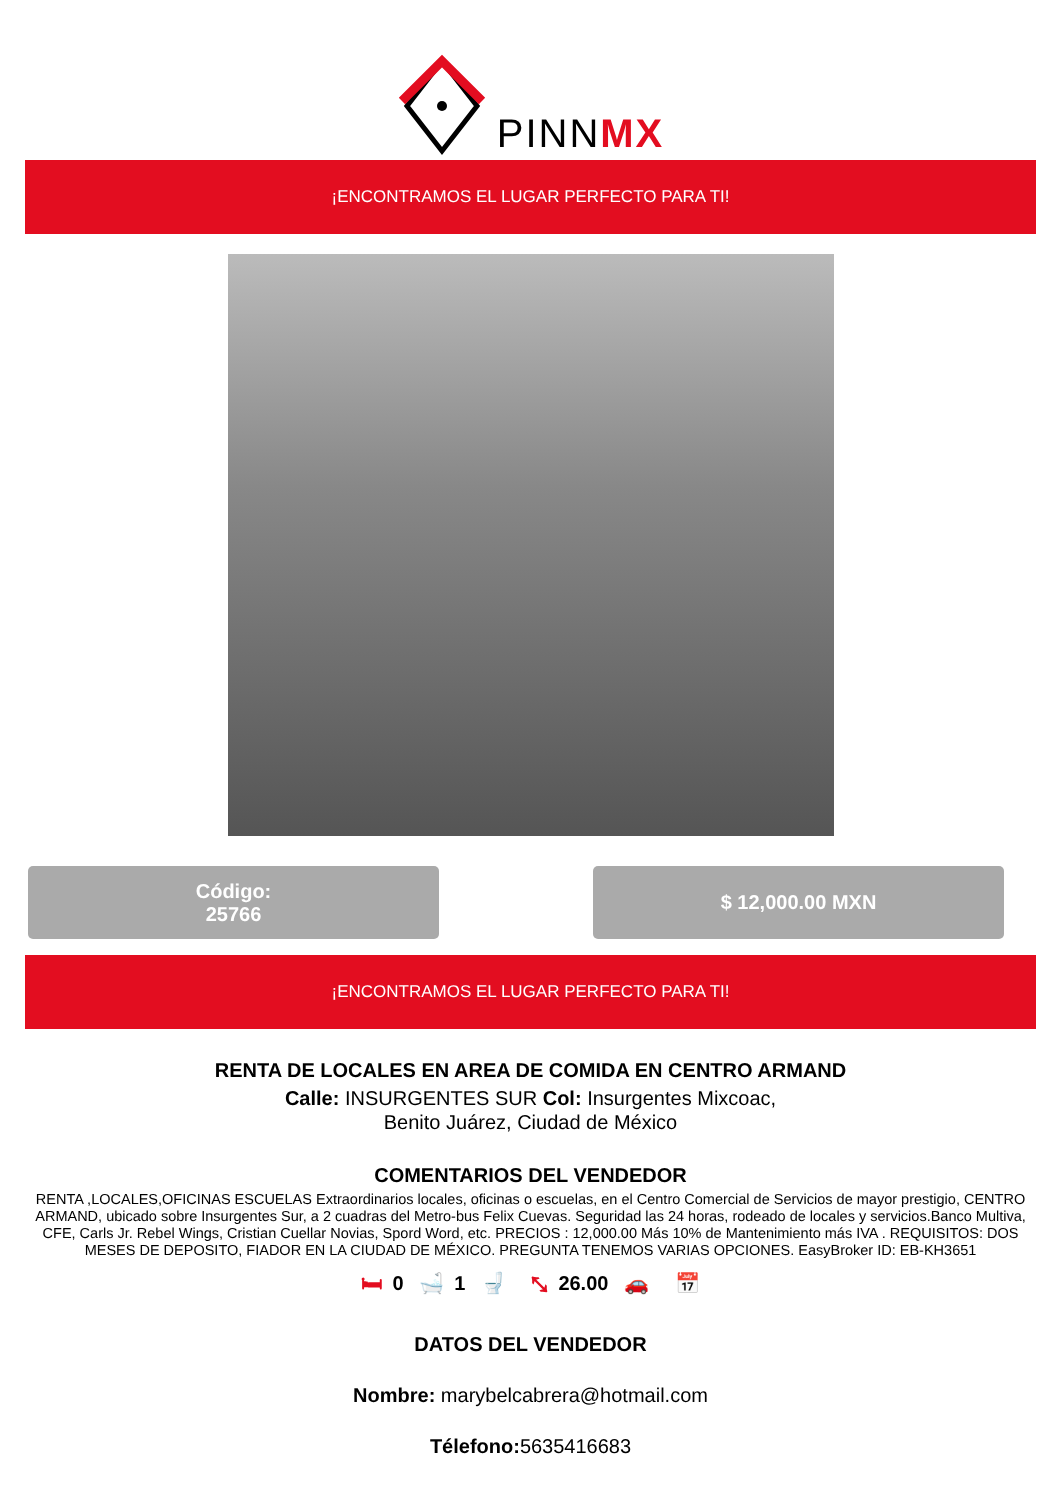PINNMX
¡ENCONTRAMOS EL LUGAR PERFECTO PARA TI!
Código:
25766
$ 12,000.00 MXN
¡ENCONTRAMOS EL LUGAR PERFECTO PARA TI!
RENTA DE LOCALES EN AREA DE COMIDA EN CENTRO ARMAND
Calle: INSURGENTES SUR Col: Insurgentes Mixcoac,
Benito Juárez, Ciudad de México
COMENTARIOS DEL VENDEDOR
RENTA ,LOCALES,OFICINAS ESCUELAS Extraordinarios locales, oficinas o escuelas, en el Centro Comercial de Servicios de mayor prestigio, CENTRO ARMAND, ubicado sobre Insurgentes Sur, a 2 cuadras del Metro-bus Felix Cuevas. Seguridad las 24 horas, rodeado de locales y servicios.Banco Multiva, CFE, Carls Jr. Rebel Wings, Cristian Cuellar Novias, Spord Word, etc. PRECIOS : 12,000.00 Más 10% de Mantenimiento más IVA . REQUISITOS: DOS MESES DE DEPOSITO, FIADOR EN LA CIUDAD DE MÉXICO. PREGUNTA TENEMOS VARIAS OPCIONES. EasyBroker ID: EB-KH3651
🛏 0 🛁 1 🚽 ⤡ 26.00 🚗 📅
DATOS DEL VENDEDOR
Nombre: marybelcabrera@hotmail.com
Télefono: 5635416683